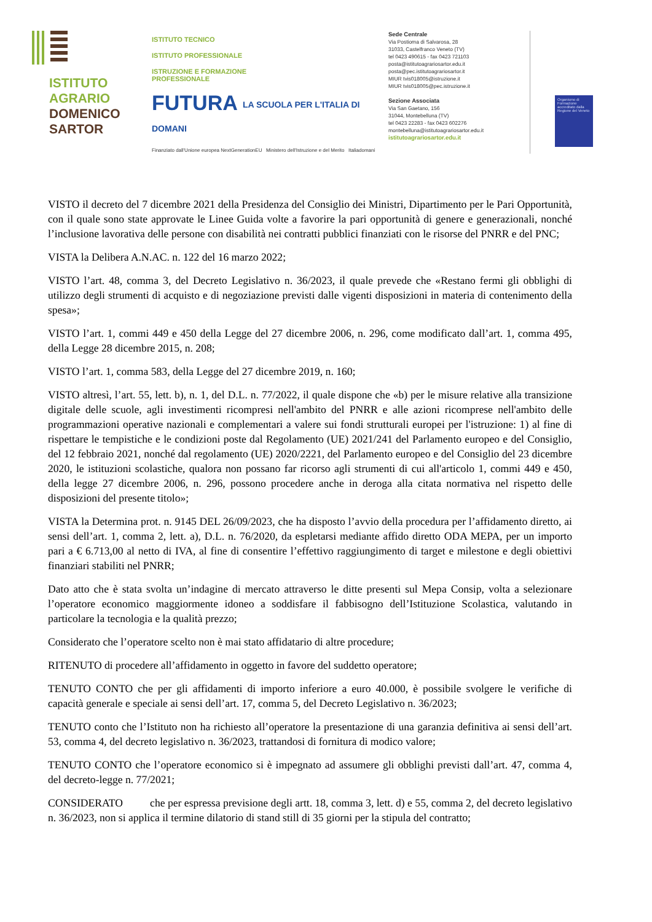ISTITUTO
AGRARIO
DOMENICO
SARTOR
ISTITUTO TECNICO
ISTITUTO PROFESSIONALE
ISTRUZIONE E FORMAZIONE
PROFESSIONALE
FUTURA LA SCUOLA PER L'ITALIA DI DOMANI
Finanziato dall'Unione europea NextGenerationEU Ministero dell'Istruzione e del Merito Italiadomani
Sede Centrale
Via Postioma di Salvarosa, 28
31033, Castelfranco Veneto (TV)
tel 0423 490615 - fax 0423 721103
posta@istitutoagrariosartor.edu.it
posta@pec.istitutoagrariosartor.it
MIUR tvis018005@istruzione.it
MIUR tvis018005@pec.istruzione.it
Sezione Associata
Via San Gaetano, 156
31044, Montebelluna (TV)
tel 0423 22283 - fax 0423 602276
montebelluna@istitutoagrariosartor.edu.it
istitutoagrariosartor.edu.it
Organismo di Formazione accreditato dalla Regione del Veneto
VISTO il decreto del 7 dicembre 2021 della Presidenza del Consiglio dei Ministri, Dipartimento per le Pari Opportunità, con il quale sono state approvate le Linee Guida volte a favorire la pari opportunità di genere e generazionali, nonché l’inclusione lavorativa delle persone con disabilità nei contratti pubblici finanziati con le risorse del PNRR e del PNC;
VISTA la Delibera A.N.AC. n. 122 del 16 marzo 2022;
VISTO l’art. 48, comma 3, del Decreto Legislativo n. 36/2023, il quale prevede che «Restano fermi gli obblighi di utilizzo degli strumenti di acquisto e di negoziazione previsti dalle vigenti disposizioni in materia di contenimento della spesa»;
VISTO l’art. 1, commi 449 e 450 della Legge del 27 dicembre 2006, n. 296, come modificato dall’art. 1, comma 495, della Legge 28 dicembre 2015, n. 208;
VISTO l’art. 1, comma 583, della Legge del 27 dicembre 2019, n. 160;
VISTO altresì, l’art. 55, lett. b), n. 1, del D.L. n. 77/2022, il quale dispone che «b) per le misure relative alla transizione digitale delle scuole, agli investimenti ricompresi nell'ambito del PNRR e alle azioni ricomprese nell'ambito delle programmazioni operative nazionali e complementari a valere sui fondi strutturali europei per l'istruzione: 1) al fine di rispettare le tempistiche e le condizioni poste dal Regolamento (UE) 2021/241 del Parlamento europeo e del Consiglio, del 12 febbraio 2021, nonché dal regolamento (UE) 2020/2221, del Parlamento europeo e del Consiglio del 23 dicembre 2020, le istituzioni scolastiche, qualora non possano far ricorso agli strumenti di cui all'articolo 1, commi 449 e 450, della legge 27 dicembre 2006, n. 296, possono procedere anche in deroga alla citata normativa nel rispetto delle disposizioni del presente titolo»;
VISTA la Determina prot. n. 9145 DEL 26/09/2023, che ha disposto l’avvio della procedura per l’affidamento diretto, ai sensi dell’art. 1, comma 2, lett. a), D.L. n. 76/2020, da espletarsi mediante affido diretto ODA MEPA, per un importo pari a € 6.713,00 al netto di IVA, al fine di consentire l’effettivo raggiungimento di target e milestone e degli obiettivi finanziari stabiliti nel PNRR;
Dato atto che è stata svolta un’indagine di mercato attraverso le ditte presenti sul Mepa Consip, volta a selezionare l’operatore economico maggiormente idoneo a soddisfare il fabbisogno dell’Istituzione Scolastica, valutando in particolare la tecnologia e la qualità prezzo;
Considerato che l’operatore scelto non è mai stato affidatario di altre procedure;
RITENUTO di procedere all’affidamento in oggetto in favore del suddetto operatore;
TENUTO CONTO che per gli affidamenti di importo inferiore a euro 40.000, è possibile svolgere le verifiche di capacità generale e speciale ai sensi dell’art. 17, comma 5, del Decreto Legislativo n. 36/2023;
TENUTO conto che l’Istituto non ha richiesto all’operatore la presentazione di una garanzia definitiva ai sensi dell’art. 53, comma 4, del decreto legislativo n. 36/2023, trattandosi di fornitura di modico valore;
TENUTO CONTO che l’operatore economico si è impegnato ad assumere gli obblighi previsti dall’art. 47, comma 4, del decreto-legge n. 77/2021;
CONSIDERATO che per espressa previsione degli artt. 18, comma 3, lett. d) e 55, comma 2, del decreto legislativo n. 36/2023, non si applica il termine dilatorio di stand still di 35 giorni per la stipula del contratto;